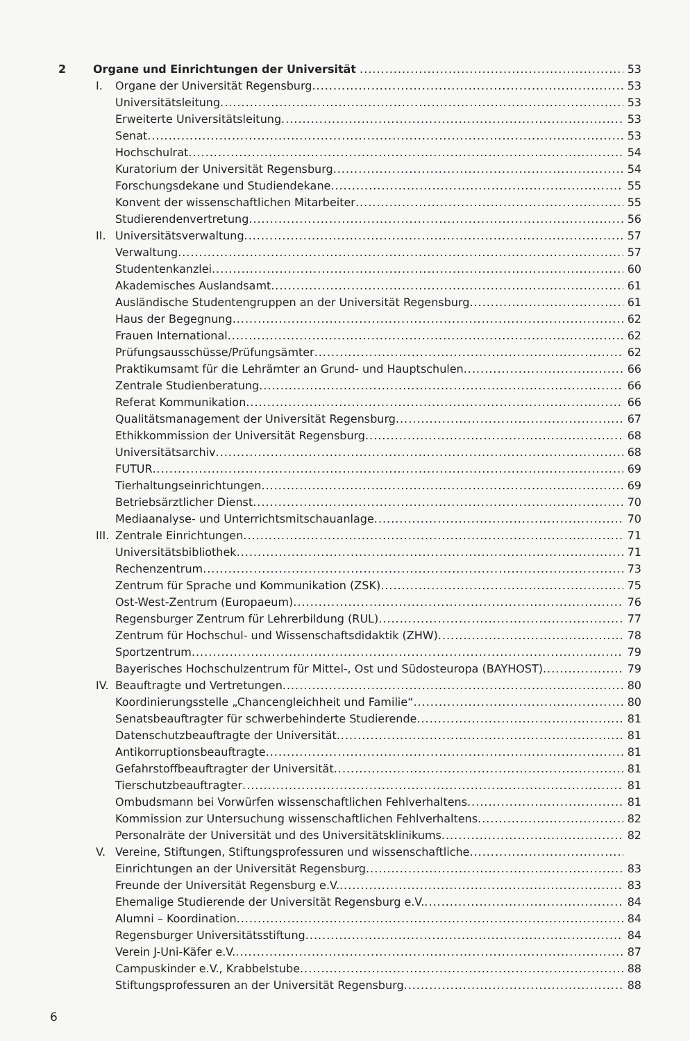2 Organe und Einrichtungen der Universität 53
I. Organe der Universität Regensburg 53
Universitätsleitung 53
Erweiterte Universitätsleitung 53
Senat 53
Hochschulrat 54
Kuratorium der Universität Regensburg 54
Forschungsdekane und Studiendekane 55
Konvent der wissenschaftlichen Mitarbeiter 55
Studierendenvertretung 56
II. Universitätsverwaltung 57
Verwaltung 57
Studentenkanzlei 60
Akademisches Auslandsamt 61
Ausländische Studentengruppen an der Universität Regensburg 61
Haus der Begegnung 62
Frauen International 62
Prüfungsausschüsse/Prüfungsämter 62
Praktikumsamt für die Lehrämter an Grund- und Hauptschulen 66
Zentrale Studienberatung 66
Referat Kommunikation 66
Qualitätsmanagement der Universität Regensburg 67
Ethikkommission der Universität Regensburg 68
Universitätsarchiv 68
FUTUR 69
Tierhaltungseinrichtungen 69
Betriebsärztlicher Dienst 70
Mediaanalyse- und Unterrichtsmitschauanlage 70
III. Zentrale Einrichtungen 71
Universitätsbibliothek 71
Rechenzentrum 73
Zentrum für Sprache und Kommunikation (ZSK) 75
Ost-West-Zentrum (Europaeum) 76
Regensburger Zentrum für Lehrerbildung (RUL) 77
Zentrum für Hochschul- und Wissenschaftsdidaktik (ZHW) 78
Sportzentrum 79
Bayerisches Hochschulzentrum für Mittel-, Ost und Südosteuropa (BAYHOST) 79
IV. Beauftragte und Vertretungen 80
Koordinierungsstelle „Chancengleichheit und Familie“ 80
Senatsbeauftragter für schwerbehinderte Studierende 81
Datenschutzbeauftragte der Universität 81
Antikorruptionsbeauftragte 81
Gefahrstoffbeauftragter der Universität 81
Tierschutzbeauftragter 81
Ombudsmann bei Vorwürfen wissenschaftlichen Fehlverhaltens 81
Kommission zur Untersuchung wissenschaftlichen Fehlverhaltens 82
Personalräte der Universität und des Universitätsklinikums 82
V. Vereine, Stiftungen, Stiftungsprofessuren und wissenschaftliche
Einrichtungen an der Universität Regensburg 83
Freunde der Universität Regensburg e.V. 83
Ehemalige Studierende der Universität Regensburg e.V. 84
Alumni – Koordination 84
Regensburger Universitätsstiftung 84
Verein J-Uni-Käfer e.V. 87
Campuskinder e.V., Krabbelstube 88
Stiftungsprofessuren an der Universität Regensburg 88
6